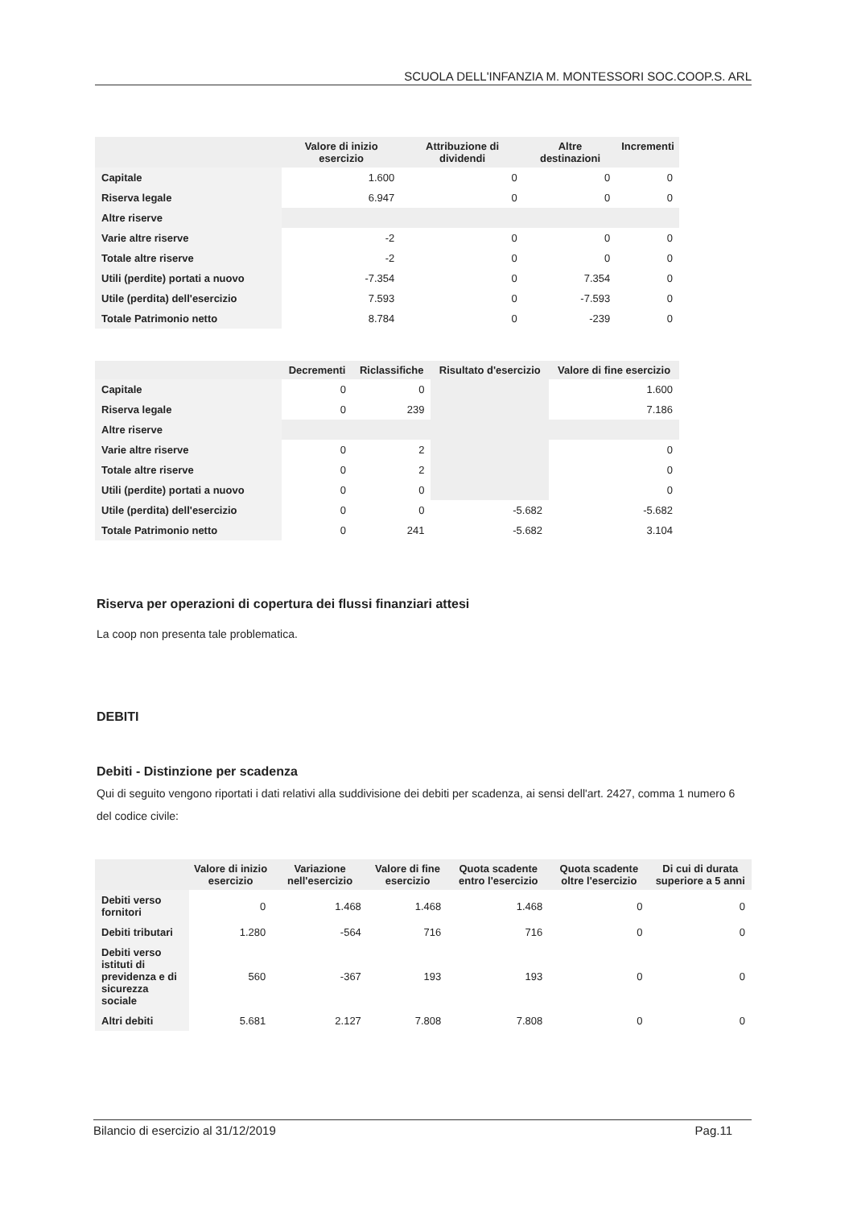SCUOLA DELL'INFANZIA M. MONTESSORI SOC.COOP.S. ARL
| | Valore di inizio esercizio | Attribuzione di dividendi | Altre destinazioni | Incrementi |
| --- | --- | --- | --- | --- |
| Capitale | 1.600 | 0 | 0 | 0 |
| Riserva legale | 6.947 | 0 | 0 | 0 |
| Altre riserve | | | | |
| Varie altre riserve | -2 | 0 | 0 | 0 |
| Totale altre riserve | -2 | 0 | 0 | 0 |
| Utili (perdite) portati a nuovo | -7.354 | 0 | 7.354 | 0 |
| Utile (perdita) dell'esercizio | 7.593 | 0 | -7.593 | 0 |
| Totale Patrimonio netto | 8.784 | 0 | -239 | 0 |
| | Decrementi | Riclassifiche | Risultato d'esercizio | Valore di fine esercizio |
| --- | --- | --- | --- | --- |
| Capitale | 0 | 0 | | 1.600 |
| Riserva legale | 0 | 239 | | 7.186 |
| Altre riserve | | | | |
| Varie altre riserve | 0 | 2 | | 0 |
| Totale altre riserve | 0 | 2 | | 0 |
| Utili (perdite) portati a nuovo | 0 | 0 | | 0 |
| Utile (perdita) dell'esercizio | 0 | 0 | -5.682 | -5.682 |
| Totale Patrimonio netto | 0 | 241 | -5.682 | 3.104 |
Riserva per operazioni di copertura dei flussi finanziari attesi
La coop non presenta tale problematica.
DEBITI
Debiti - Distinzione per scadenza
Qui di seguito vengono riportati i dati relativi alla suddivisione dei debiti per scadenza, ai sensi dell'art. 2427, comma 1 numero 6 del codice civile:
| | Valore di inizio esercizio | Variazione nell'esercizio | Valore di fine esercizio | Quota scadente entro l'esercizio | Quota scadente oltre l'esercizio | Di cui di durata superiore a 5 anni |
| --- | --- | --- | --- | --- | --- | --- |
| Debiti verso fornitori | 0 | 1.468 | 1.468 | 1.468 | 0 | 0 |
| Debiti tributari | 1.280 | -564 | 716 | 716 | 0 | 0 |
| Debiti verso istituti di previdenza e di sicurezza sociale | 560 | -367 | 193 | 193 | 0 | 0 |
| Altri debiti | 5.681 | 2.127 | 7.808 | 7.808 | 0 | 0 |
Bilancio di esercizio al 31/12/2019 Pag.11